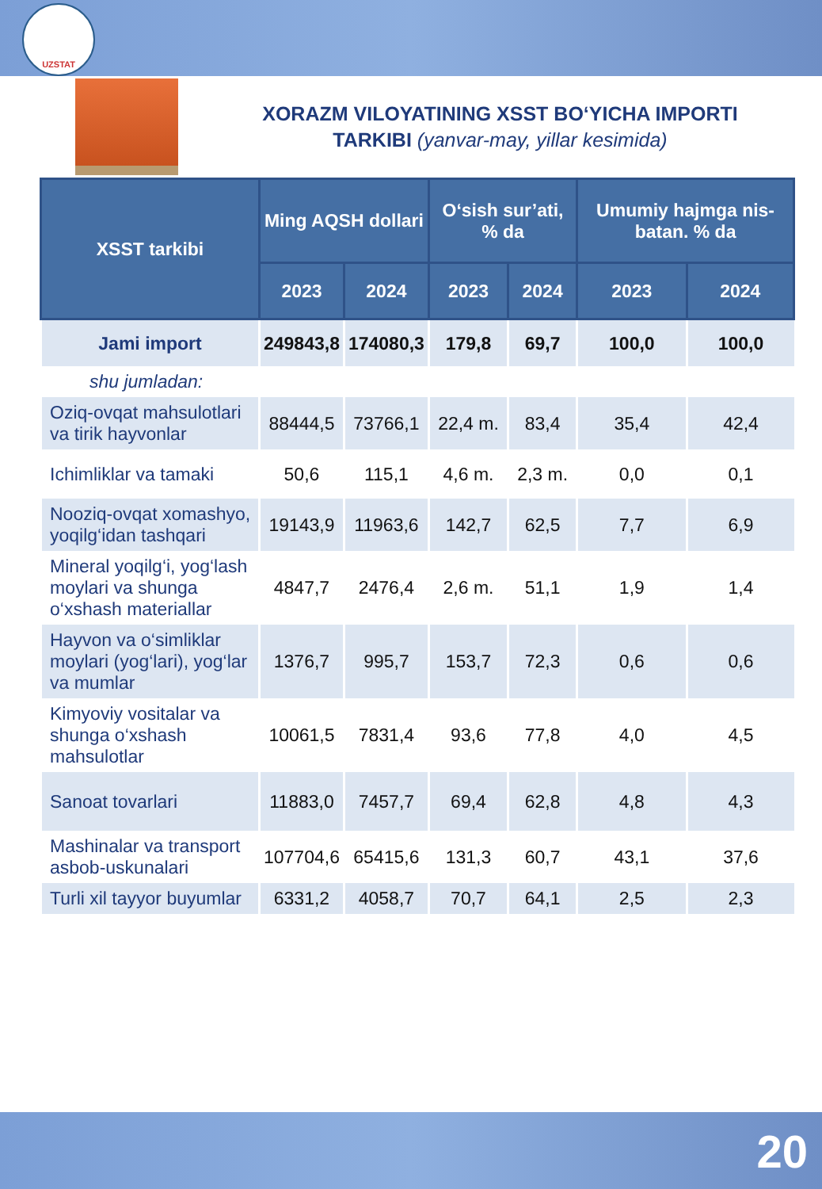UZSTAT
XORAZM VILOYATINING XSST BO‘YICHA IMPORTI
TARKIBI (yanvar-may, yillar kesimida)
| XSST tarkibi | Ming AQSH dollari | | O‘sish sur’ati, % da | | Umumiy hajmga nis-batan. % da | |
| --- | --- | --- | --- | --- | --- | --- |
| | 2023 | 2024 | 2023 | 2024 | 2023 | 2024 |
| Jami import | 249843,8 | 174080,3 | 179,8 | 69,7 | 100,0 | 100,0 |
| shu jumladan: | | | | | | |
| Oziq-ovqat mahsulotlari va tirik hayvonlar | 88444,5 | 73766,1 | 22,4 m. | 83,4 | 35,4 | 42,4 |
| Ichimliklar va tamaki | 50,6 | 115,1 | 4,6 m. | 2,3 m. | 0,0 | 0,1 |
| Nooziq-ovqat xomashyo, yoqilg‘idan tashqari | 19143,9 | 11963,6 | 142,7 | 62,5 | 7,7 | 6,9 |
| Mineral yoqilg‘i, yog‘lash moylari va shunga o‘xshash materiallar | 4847,7 | 2476,4 | 2,6 m. | 51,1 | 1,9 | 1,4 |
| Hayvon va o‘simliklar moylari (yog‘lari), yog‘lar va mumlar | 1376,7 | 995,7 | 153,7 | 72,3 | 0,6 | 0,6 |
| Kimyoviy vositalar va shunga o‘xshash mahsulotlar | 10061,5 | 7831,4 | 93,6 | 77,8 | 4,0 | 4,5 |
| Sanoat tovarlari | 11883,0 | 7457,7 | 69,4 | 62,8 | 4,8 | 4,3 |
| Mashinalar va transport asbob-uskunalari | 107704,6 | 65415,6 | 131,3 | 60,7 | 43,1 | 37,6 |
| Turli xil tayyor buyumlar | 6331,2 | 4058,7 | 70,7 | 64,1 | 2,5 | 2,3 |
20